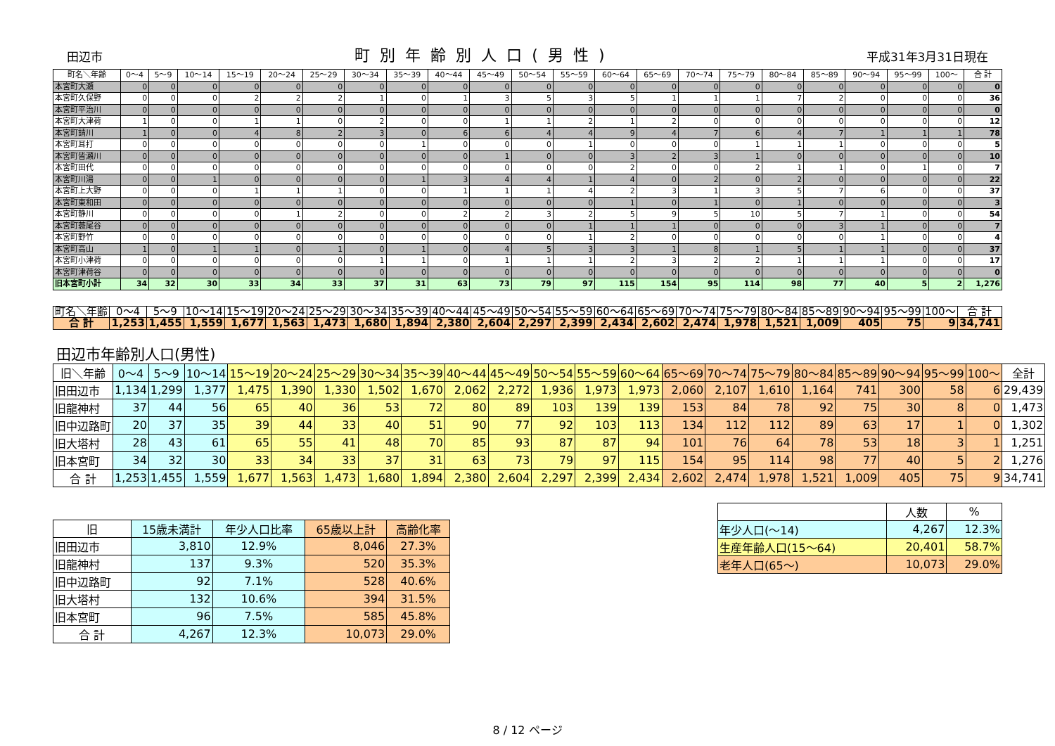田辺市
町別年齢別人口(男性)
平成31年3月31日現在
| 町名＼年齢 | 0～4 | 5～9 | 10～14 | 15～19 | 20～24 | 25～29 | 30～34 | 35～39 | 40～44 | 45～49 | 50～54 | 55～59 | 60～64 | 65～69 | 70～74 | 75～79 | 80～84 | 85～89 | 90～94 | 95～99 | 100～ | 合 計 |
| --- | --- | --- | --- | --- | --- | --- | --- | --- | --- | --- | --- | --- | --- | --- | --- | --- | --- | --- | --- | --- | --- | --- |
| 本宮町大瀬 | 0 | 0 | 0 | 0 | 0 | 0 | 0 | 0 | 0 | 0 | 0 | 0 | 0 | 0 | 0 | 0 | 0 | 0 | 0 | 0 | 0 | 0 |
| 本宮町久保野 | 0 | 0 | 0 | 2 | 2 | 2 | 1 | 0 | 1 | 3 | 5 | 3 | 5 | 1 | 1 | 1 | 7 | 2 | 0 | 0 | 0 | 36 |
| 本宮町平治川 | 0 | 0 | 0 | 0 | 0 | 0 | 0 | 0 | 0 | 0 | 0 | 0 | 0 | 0 | 0 | 0 | 0 | 0 | 0 | 0 | 0 | 0 |
| 本宮町大津荷 | 1 | 0 | 0 | 1 | 1 | 0 | 2 | 0 | 0 | 1 | 1 | 2 | 1 | 2 | 0 | 0 | 0 | 0 | 0 | 0 | 0 | 12 |
| 本宮町請川 | 1 | 0 | 0 | 4 | 8 | 2 | 3 | 0 | 6 | 6 | 4 | 4 | 9 | 4 | 7 | 6 | 4 | 7 | 1 | 1 | 1 | 78 |
| 本宮町耳打 | 0 | 0 | 0 | 0 | 0 | 0 | 0 | 1 | 0 | 0 | 0 | 1 | 0 | 0 | 0 | 1 | 1 | 1 | 0 | 0 | 0 | 5 |
| 本宮町皆瀬川 | 0 | 0 | 0 | 0 | 0 | 0 | 0 | 0 | 0 | 1 | 0 | 0 | 3 | 2 | 3 | 1 | 0 | 0 | 0 | 0 | 0 | 10 |
| 本宮町田代 | 0 | 0 | 0 | 0 | 0 | 0 | 0 | 0 | 0 | 0 | 0 | 0 | 2 | 0 | 0 | 2 | 1 | 1 | 0 | 1 | 0 | 7 |
| 本宮町川湯 | 0 | 0 | 1 | 0 | 0 | 0 | 0 | 1 | 3 | 4 | 4 | 1 | 4 | 0 | 2 | 0 | 2 | 0 | 0 | 0 | 0 | 22 |
| 本宮町上大野 | 0 | 0 | 0 | 1 | 1 | 1 | 0 | 0 | 1 | 1 | 1 | 4 | 2 | 3 | 1 | 3 | 5 | 7 | 6 | 0 | 0 | 37 |
| 本宮町東和田 | 0 | 0 | 0 | 0 | 0 | 0 | 0 | 0 | 0 | 0 | 0 | 0 | 1 | 0 | 1 | 0 | 1 | 0 | 0 | 0 | 0 | 3 |
| 本宮町静川 | 0 | 0 | 0 | 0 | 1 | 2 | 0 | 0 | 2 | 2 | 3 | 2 | 5 | 9 | 5 | 10 | 5 | 7 | 1 | 0 | 0 | 54 |
| 本宮町蓑尾谷 | 0 | 0 | 0 | 0 | 0 | 0 | 0 | 0 | 0 | 0 | 0 | 1 | 1 | 1 | 0 | 0 | 0 | 3 | 1 | 0 | 0 | 7 |
| 本宮町野竹 | 0 | 0 | 0 | 0 | 0 | 0 | 0 | 0 | 0 | 0 | 0 | 1 | 2 | 0 | 0 | 0 | 0 | 0 | 1 | 0 | 0 | 4 |
| 本宮町高山 | 1 | 0 | 1 | 1 | 0 | 1 | 0 | 1 | 0 | 4 | 5 | 3 | 3 | 1 | 8 | 1 | 5 | 1 | 1 | 0 | 0 | 37 |
| 本宮町小津荷 | 0 | 0 | 0 | 0 | 0 | 0 | 1 | 1 | 0 | 1 | 1 | 1 | 2 | 3 | 2 | 2 | 1 | 1 | 1 | 0 | 0 | 17 |
| 本宮町津荷谷 | 0 | 0 | 0 | 0 | 0 | 0 | 0 | 0 | 0 | 0 | 0 | 0 | 0 | 0 | 0 | 0 | 0 | 0 | 0 | 0 | 0 | 0 |
| 旧本宮町小計 | 34 | 32 | 30 | 33 | 34 | 33 | 37 | 31 | 63 | 73 | 79 | 97 | 115 | 154 | 95 | 114 | 98 | 77 | 40 | 5 | 2 | 1,276 |
| 町名＼年齢 | 0～4 | 5～9 | 10～14 | 15～19 | 20～24 | 25～29 | 30～34 | 35～39 | 40～44 | 45～49 | 50～54 | 55～59 | 60～64 | 65～69 | 70～74 | 75～79 | 80～84 | 85～89 | 90～94 | 95～99 | 100～ | 合 計 |
| --- | --- | --- | --- | --- | --- | --- | --- | --- | --- | --- | --- | --- | --- | --- | --- | --- | --- | --- | --- | --- | --- | --- |
| 合 計 | 1,253 | 1,455 | 1,559 | 1,677 | 1,563 | 1,473 | 1,680 | 1,894 | 2,380 | 2,604 | 2,297 | 2,399 | 2,434 | 2,602 | 2,474 | 1,978 | 1,521 | 1,009 | 405 | 75 | 9 | 34,741 |
田辺市年齢別人口(男性)
| 旧＼年齢 | 0～4 | 5～9 | 10～14 | 15～19 | 20～24 | 25～29 | 30～34 | 35～39 | 40～44 | 45～49 | 50～54 | 55～59 | 60～64 | 65～69 | 70～74 | 75～79 | 80～84 | 85～89 | 90～94 | 95～99 | 100～ | 全計 |
| --- | --- | --- | --- | --- | --- | --- | --- | --- | --- | --- | --- | --- | --- | --- | --- | --- | --- | --- | --- | --- | --- | --- |
| 旧田辺市 | 1,134 | 1,299 | 1,377 | 1,475 | 1,390 | 1,330 | 1,502 | 1,670 | 2,062 | 2,272 | 1,936 | 1,973 | 1,973 | 2,060 | 2,107 | 1,610 | 1,164 | 741 | 300 | 58 | 6 | 29,439 |
| 旧龍神村 | 37 | 44 | 56 | 65 | 40 | 36 | 53 | 72 | 80 | 89 | 103 | 139 | 139 | 153 | 84 | 78 | 92 | 75 | 30 | 8 | 0 | 1,473 |
| 旧中辺路町 | 20 | 37 | 35 | 39 | 44 | 33 | 40 | 51 | 90 | 77 | 92 | 103 | 113 | 134 | 112 | 112 | 89 | 63 | 17 | 1 | 0 | 1,302 |
| 旧大塔村 | 28 | 43 | 61 | 65 | 55 | 41 | 48 | 70 | 85 | 93 | 87 | 87 | 94 | 101 | 76 | 64 | 78 | 53 | 18 | 3 | 1 | 1,251 |
| 旧本宮町 | 34 | 32 | 30 | 33 | 34 | 33 | 37 | 31 | 63 | 73 | 79 | 97 | 115 | 154 | 95 | 114 | 98 | 77 | 40 | 5 | 2 | 1,276 |
| 合 計 | 1,253 | 1,455 | 1,559 | 1,677 | 1,563 | 1,473 | 1,680 | 1,894 | 2,380 | 2,604 | 2,297 | 2,399 | 2,434 | 2,602 | 2,474 | 1,978 | 1,521 | 1,009 | 405 | 75 | 9 | 34,741 |
| 旧 | 15歳未満計 | 年少人口比率 | 65歳以上計 | 高齢化率 |
| --- | --- | --- | --- | --- |
| 旧田辺市 | 3,810 | 12.9% | 8,046 | 27.3% |
| 旧龍神村 | 137 | 9.3% | 520 | 35.3% |
| 旧中辺路町 | 92 | 7.1% | 528 | 40.6% |
| 旧大塔村 | 132 | 10.6% | 394 | 31.5% |
| 旧本宮町 | 96 | 7.5% | 585 | 45.8% |
| 合 計 | 4,267 | 12.3% | 10,073 | 29.0% |
| | 人数 | % |
| --- | --- | --- |
| 年少人口(～14) | 4,267 | 12.3% |
| 生産年齢人口(15～64) | 20,401 | 58.7% |
| 老年人口(65～) | 10,073 | 29.0% |
8 / 12 ページ